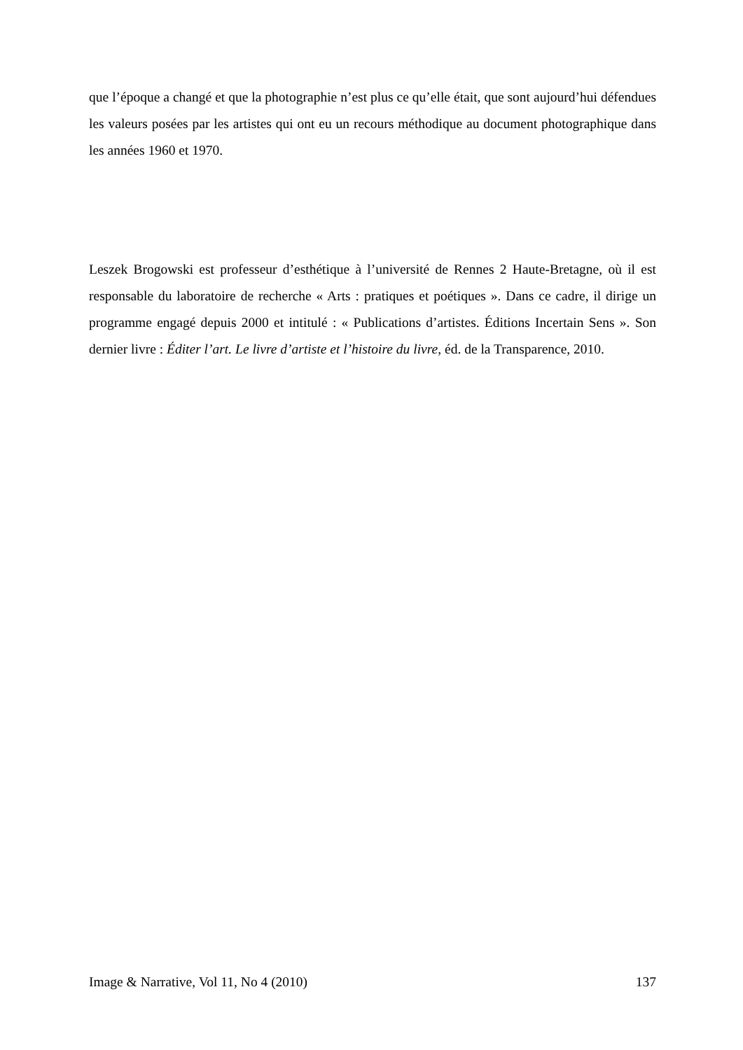que l’époque a changé et que la photographie n’est plus ce qu’elle était, que sont aujourd’hui défendues les valeurs posées par les artistes qui ont eu un recours méthodique au document photographique dans les années 1960 et 1970.
Leszek Brogowski est professeur d’esthétique à l’université de Rennes 2 Haute-Bretagne, où il est responsable du laboratoire de recherche « Arts : pratiques et poétiques ». Dans ce cadre, il dirige un programme engagé depuis 2000 et intitulé : « Publications d’artistes. Éditions Incertain Sens ». Son dernier livre : Éditer l’art. Le livre d’artiste et l’histoire du livre, éd. de la Transparence, 2010.
Image & Narrative, Vol 11, No 4 (2010) 137